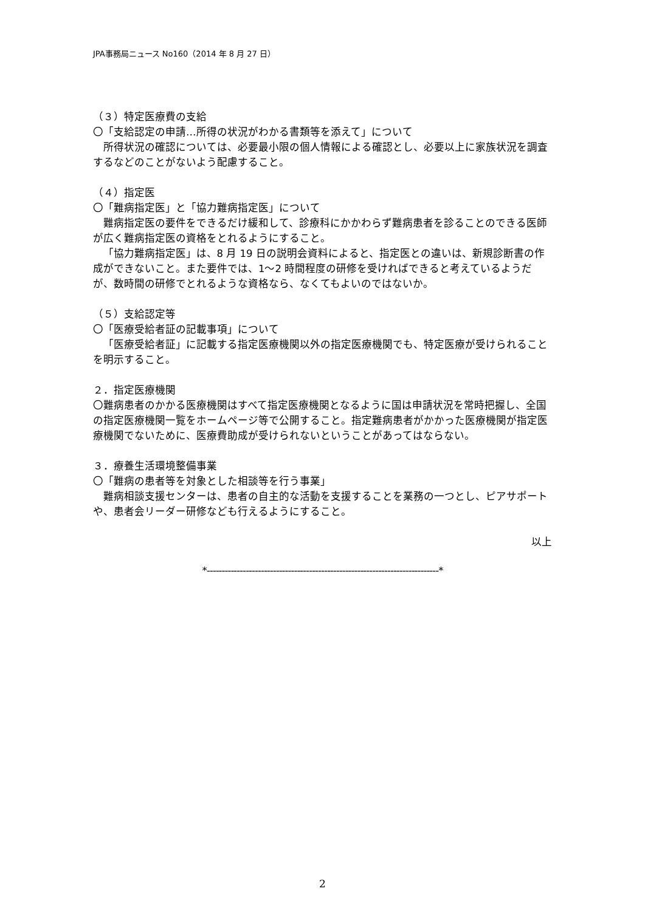JPA事務局ニュース No160（2014 年 8 月 27 日）
（３）特定医療費の支給
〇「支給認定の申請…所得の状況がわかる書類等を添えて」について
所得状況の確認については、必要最小限の個人情報による確認とし、必要以上に家族状況を調査するなどのことがないよう配慮すること。
（４）指定医
〇「難病指定医」と「協力難病指定医」について
難病指定医の要件をできるだけ緩和して、診療科にかかわらず難病患者を診ることのできる医師が広く難病指定医の資格をとれるようにすること。
「協力難病指定医」は、8 月 19 日の説明会資料によると、指定医との違いは、新規診断書の作成ができないこと。また要件では、1〜2 時間程度の研修を受ければできると考えているようだが、数時間の研修でとれるような資格なら、なくてもよいのではないか。
（５）支給認定等
〇「医療受給者証の記載事項」について
「医療受給者証」に記載する指定医療機関以外の指定医療機関でも、特定医療が受けられることを明示すること。
２．指定医療機関
〇難病患者のかかる医療機関はすべて指定医療機関となるように国は申請状況を常時把握し、全国の指定医療機関一覧をホームページ等で公開すること。指定難病患者がかかった医療機関が指定医療機関でないために、医療費助成が受けられないということがあってはならない。
３．療養生活環境整備事業
〇「難病の患者等を対象とした相談等を行う事業」
難病相談支援センターは、患者の自主的な活動を支援することを業務の一つとし、ピアサポートや、患者会リーダー研修なども行えるようにすること。
以上
*-----------------------------------------------------------------------------*
2